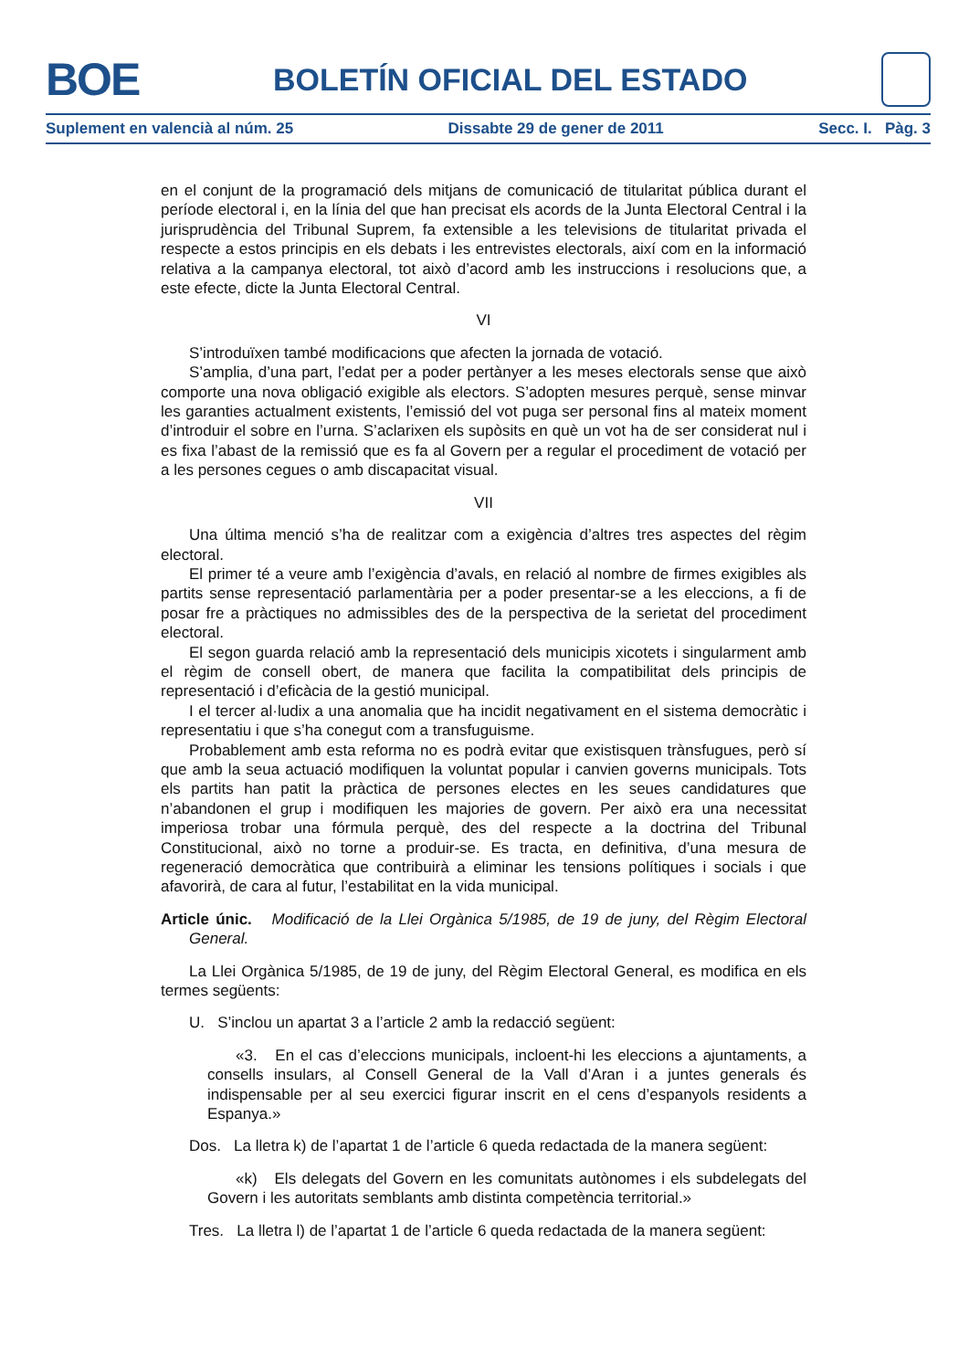BOE
BOLETÍN OFICIAL DEL ESTADO
Suplement en valencià al núm. 25 Dissabte 29 de gener de 2011 Secc. I. Pàg. 3
en el conjunt de la programació dels mitjans de comunicació de titularitat pública durant el període electoral i, en la línia del que han precisat els acords de la Junta Electoral Central i la jurisprudència del Tribunal Suprem, fa extensible a les televisions de titularitat privada el respecte a estos principis en els debats i les entrevistes electorals, així com en la informació relativa a la campanya electoral, tot això d’acord amb les instruccions i resolucions que, a este efecte, dicte la Junta Electoral Central.
VI
S’introduïxen també modificacions que afecten la jornada de votació.
S’amplia, d’una part, l’edat per a poder pertànyer a les meses electorals sense que això comporte una nova obligació exigible als electors. S’adopten mesures perquè, sense minvar les garanties actualment existents, l’emissió del vot puga ser personal fins al mateix moment d’introduir el sobre en l’urna. S’aclarixen els supòsits en què un vot ha de ser considerat nul i es fixa l’abast de la remissió que es fa al Govern per a regular el procediment de votació per a les persones cegues o amb discapacitat visual.
VII
Una última menció s’ha de realitzar com a exigència d’altres tres aspectes del règim electoral.
El primer té a veure amb l’exigència d’avals, en relació al nombre de firmes exigibles als partits sense representació parlamentària per a poder presentar-se a les eleccions, a fi de posar fre a pràctiques no admissibles des de la perspectiva de la serietat del procediment electoral.
El segon guarda relació amb la representació dels municipis xicotets i singularment amb el règim de consell obert, de manera que facilita la compatibilitat dels principis de representació i d’eficàcia de la gestió municipal.
I el tercer al·ludix a una anomalia que ha incidit negativament en el sistema democràtic i representatiu i que s’ha conegut com a transfuguisme.
Probablement amb esta reforma no es podrà evitar que existisquen trànsfugues, però sí que amb la seua actuació modifiquen la voluntat popular i canvien governs municipals. Tots els partits han patit la pràctica de persones electes en les seues candidatures que n’abandonen el grup i modifiquen les majories de govern. Per això era una necessitat imperiosa trobar una fórmula perquè, des del respecte a la doctrina del Tribunal Constitucional, això no torne a produir-se. Es tracta, en definitiva, d’una mesura de regeneració democràtica que contribuirà a eliminar les tensions polítiques i socials i que afavorirà, de cara al futur, l’estabilitat en la vida municipal.
Article únic. Modificació de la Llei Orgànica 5/1985, de 19 de juny, del Règim Electoral General.
La Llei Orgànica 5/1985, de 19 de juny, del Règim Electoral General, es modifica en els termes següents:
U. S’inclou un apartat 3 a l’article 2 amb la redacció següent:
«3. En el cas d’eleccions municipals, incloent-hi les eleccions a ajuntaments, a consells insulars, al Consell General de la Vall d’Aran i a juntes generals és indispensable per al seu exercici figurar inscrit en el cens d’espanyols residents a Espanya.»
Dos. La lletra k) de l’apartat 1 de l’article 6 queda redactada de la manera següent:
«k) Els delegats del Govern en les comunitats autònomes i els subdelegats del Govern i les autoritats semblants amb distinta competència territorial.»
Tres. La lletra l) de l’apartat 1 de l’article 6 queda redactada de la manera següent: